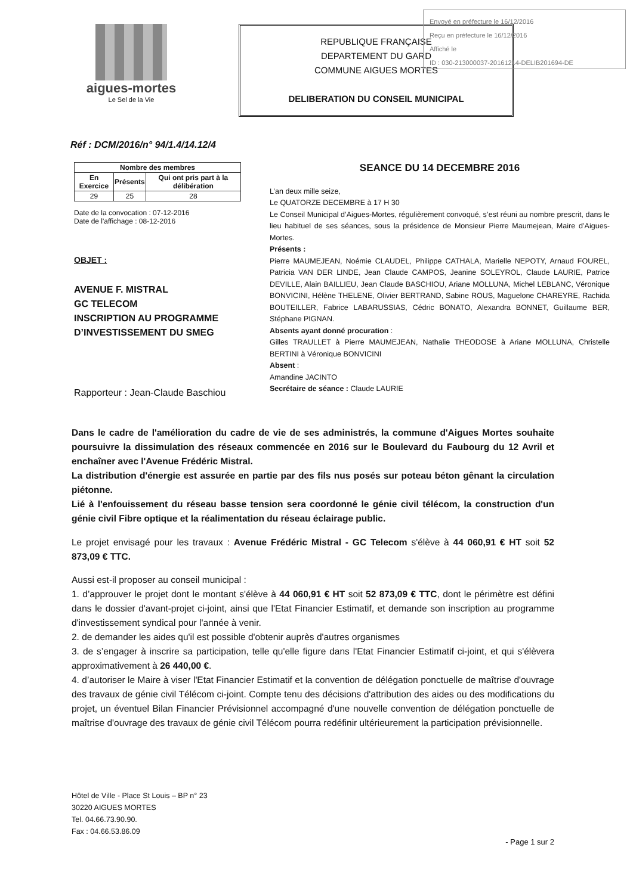Envoyé en préfecture le 16/12/2016
Reçu en préfecture le 16/12/2016
Affiché le
ID : 030-213000037-20161214-DELIB201694-DE
aigues-mortes
Le Sel de la Vie
REPUBLIQUE FRANÇAISE
DEPARTEMENT DU GARD
COMMUNE AIGUES MORTES
DELIBERATION DU CONSEIL MUNICIPAL
Réf : DCM/2016/n° 94/1.4/14.12/4
| Nombre des membres | | |
| --- | --- | --- |
| En Exercice | Présents | Qui ont pris part à la délibération |
| 29 | 25 | 28 |
Date de la convocation : 07-12-2016
Date de l'affichage : 08-12-2016
OBJET :
AVENUE F. MISTRAL
GC TELECOM
INSCRIPTION AU PROGRAMME D’INVESTISSEMENT DU SMEG
Rapporteur : Jean-Claude Baschiou
SEANCE DU 14 DECEMBRE 2016
L’an deux mille seize,
Le QUATORZE DECEMBRE à 17 H 30
Le Conseil Municipal d’Aigues-Mortes, régulièrement convoqué, s’est réuni au nombre prescrit, dans le lieu habituel de ses séances, sous la présidence de Monsieur Pierre Maumejean, Maire d’Aigues-Mortes.
Présents :
Pierre MAUMEJEAN, Noémie CLAUDEL, Philippe CATHALA, Marielle NEPOTY, Arnaud FOUREL, Patricia VAN DER LINDE, Jean Claude CAMPOS, Jeanine SOLEYROL, Claude LAURIE, Patrice DEVILLE, Alain BAILLIEU, Jean Claude BASCHIOU, Ariane MOLLUNA, Michel LEBLANC, Véronique BONVICINI, Hélène THELENE, Olivier BERTRAND, Sabine ROUS, Maguelone CHAREYRE, Rachida BOUTEILLER, Fabrice LABARUSSIAS, Cédric BONATO, Alexandra BONNET, Guillaume BER, Stéphane PIGNAN.
Absents ayant donné procuration :
Gilles TRAULLET à Pierre MAUMEJEAN, Nathalie THEODOSE à Ariane MOLLUNA, Christelle BERTINI à Véronique BONVICINI
Absent :
Amandine JACINTO
Secrétaire de séance : Claude LAURIE
Dans le cadre de l'amélioration du cadre de vie de ses administrés, la commune d'Aigues Mortes souhaite poursuivre la dissimulation des réseaux commencée en 2016 sur le Boulevard du Faubourg du 12 Avril et enchaîner avec l'Avenue Frédéric Mistral.
La distribution d'énergie est assurée en partie par des fils nus posés sur poteau béton gênant la circulation piétonne.
Lié à l'enfouissement du réseau basse tension sera coordonné le génie civil télécom, la construction d'un génie civil Fibre optique et la réalimentation du réseau éclairage public.
Le projet envisagé pour les travaux : Avenue Frédéric Mistral - GC Telecom s'élève à 44 060,91 € HT soit 52 873,09 € TTC.
Aussi est-il proposer au conseil municipal :
1. d’approuver le projet dont le montant s'élève à 44 060,91 € HT soit 52 873,09 € TTC, dont le périmètre est défini dans le dossier d'avant-projet ci-joint, ainsi que l'Etat Financier Estimatif, et demande son inscription au programme d'investissement syndical pour l'année à venir.
2. de demander les aides qu'il est possible d'obtenir auprès d'autres organismes
3. de s’engager à inscrire sa participation, telle qu'elle figure dans l'Etat Financier Estimatif ci-joint, et qui s'élèvera approximativement à 26 440,00 €.
4. d’autoriser le Maire à viser l'Etat Financier Estimatif et la convention de délégation ponctuelle de maîtrise d'ouvrage des travaux de génie civil Télécom ci-joint. Compte tenu des décisions d'attribution des aides ou des modifications du projet, un éventuel Bilan Financier Prévisionnel accompagné d'une nouvelle convention de délégation ponctuelle de maîtrise d'ouvrage des travaux de génie civil Télécom pourra redéfinir ultérieurement la participation prévisionnelle.
Hôtel de Ville - Place St Louis – BP n° 23
30220 AIGUES MORTES
Tel. 04.66.73.90.90.
Fax : 04.66.53.86.09
- Page 1 sur 2